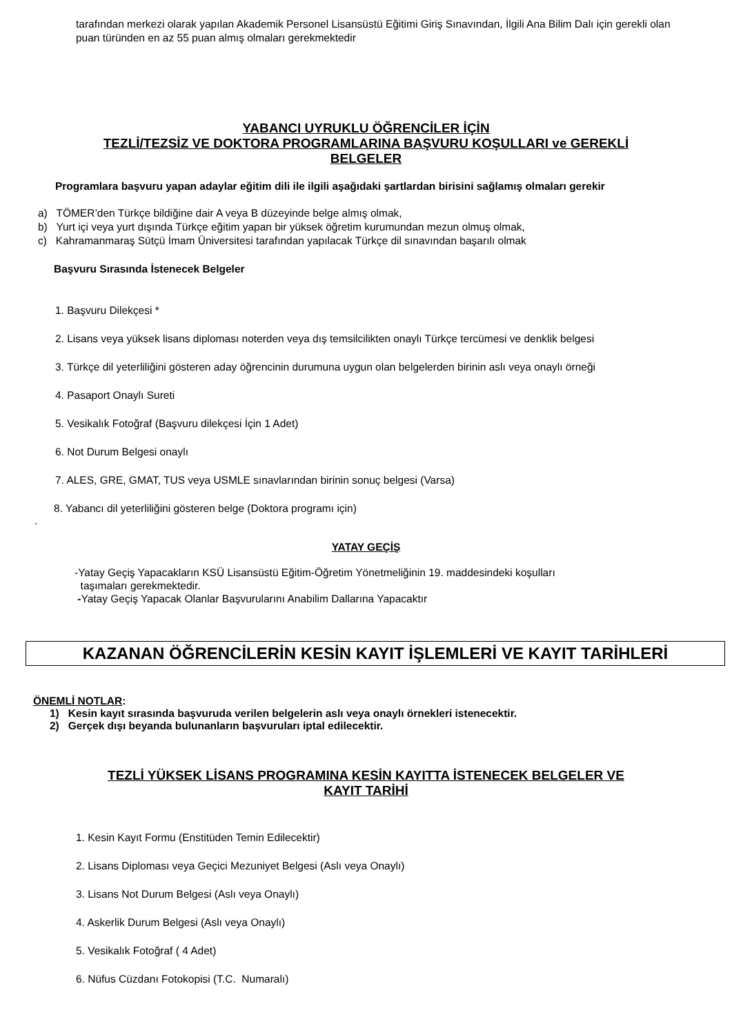tarafından merkezi olarak yapılan Akademik Personel Lisansüstü Eğitimi Giriş Sınavından, İlgili Ana Bilim Dalı için gerekli olan puan türünden en az 55 puan almış olmaları gerekmektedir
YABANCI UYRUKLU ÖĞRENCİLER İÇİN
TEZLİ/TEZSİZ VE DOKTORA PROGRAMLARINA BAŞVURU KOŞULLARI ve GEREKLİ
BELGELER
Programlara başvuru yapan adaylar eğitim dili ile ilgili aşağıdaki şartlardan birisini sağlamış olmaları gerekir
a) TÖMER’den Türkçe bildiğine dair A veya B düzeyinde belge almış olmak,
b) Yurt içi veya yurt dışında Türkçe eğitim yapan bir yüksek öğretim kurumundan mezun olmuş olmak,
c) Kahramanmaraş Sütçü İmam Üniversitesi tarafından yapılacak Türkçe dil sınavından başarılı olmak
Başvuru Sırasında İstenecek Belgeler
1. Başvuru Dilekçesi *
2. Lisans veya yüksek lisans diploması noterden veya dış temsilcilikten onaylı Türkçe tercümesi ve denklik belgesi
3. Türkçe dil yeterliliğini gösteren aday öğrencinin durumuna uygun olan belgelerden birinin aslı veya onaylı örneği
4. Pasaport Onaylı Sureti
5. Vesikalık Fotoğraf (Başvuru dilekçesi İçin 1 Adet)
6. Not Durum Belgesi onaylı
7. ALES, GRE, GMAT, TUS veya USMLE sınavlarından birinin sonuç belgesi (Varsa)
8. Yabancı dil yeterliliğini gösteren belge (Doktora programı için)
.
YATAY GEÇİŞ
-Yatay Geçiş Yapacakların KSÜ Lisansüstü Eğitim-Öğretim Yönetmeliğinin 19. maddesindeki koşulları
taşımaları gerekmektedir.
-Yatay Geçiş Yapacak Olanlar Başvurularını Anabilim Dallarına Yapacaktır
KAZANAN ÖĞRENCİLERİN KESİN KAYIT İŞLEMLERİ VE KAYIT TARİHLERİ
ÖNEMLİ NOTLAR:
1) Kesin kayıt sırasında başvuruda verilen belgelerin aslı veya onaylı örnekleri istenecektir.
2) Gerçek dışı beyanda bulunanların başvuruları iptal edilecektir.
TEZLİ YÜKSEK LİSANS PROGRAMINA KESİN KAYITTA İSTENECEK BELGELER VE
KAYIT TARİHİ
1. Kesin Kayıt Formu (Enstitüden Temin Edilecektir)
2. Lisans Diploması veya Geçici Mezuniyet Belgesi (Aslı veya Onaylı)
3. Lisans Not Durum Belgesi (Aslı veya Onaylı)
4. Askerlik Durum Belgesi (Aslı veya Onaylı)
5. Vesikalık Fotoğraf ( 4 Adet)
6. Nüfus Cüzdanı Fotokopisi (T.C. Numaralı)